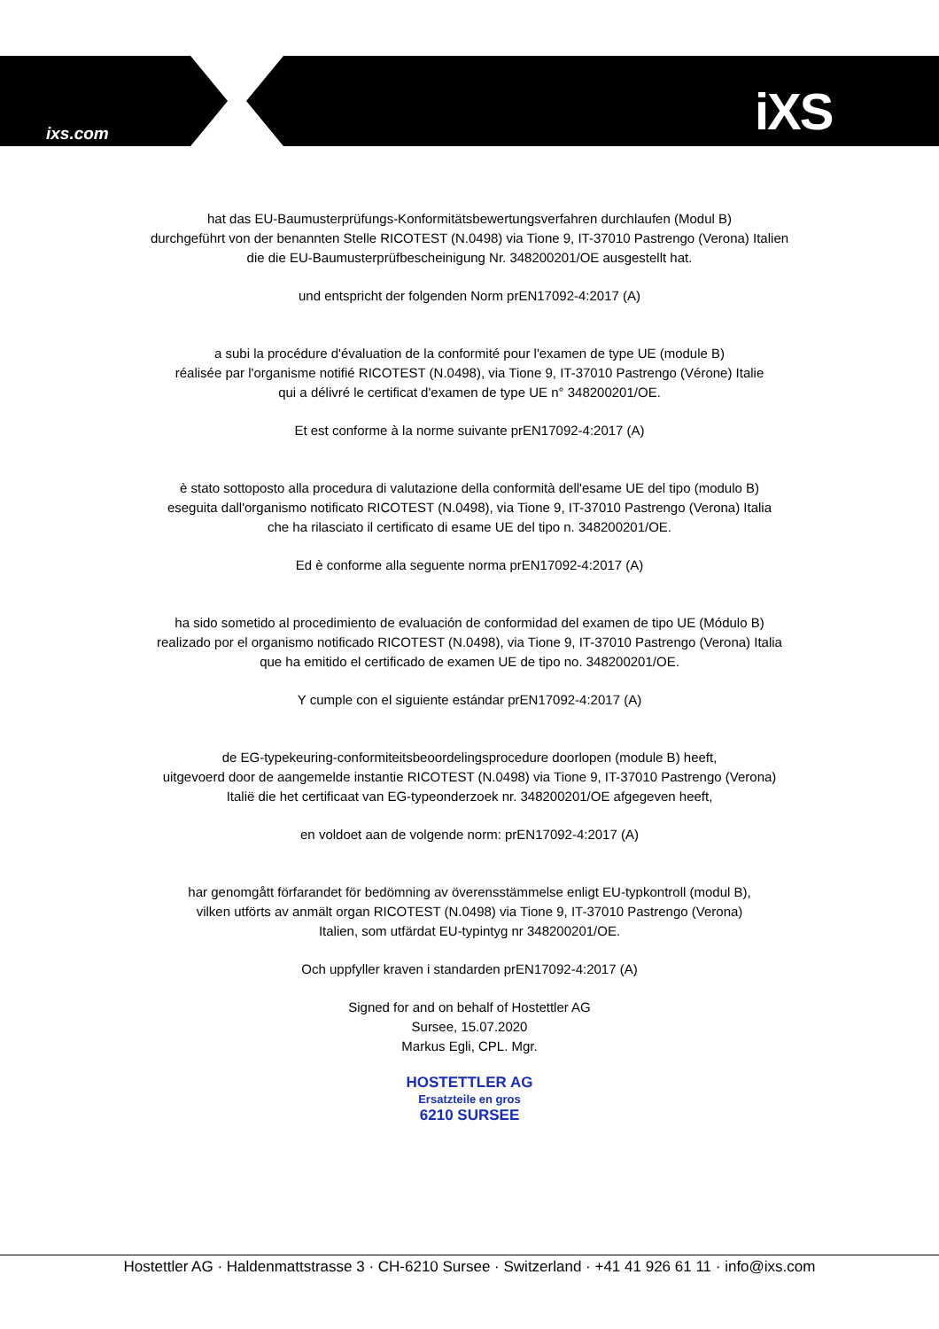ixs.com iXS
hat das EU-Baumusterprüfungs-Konformitätsbewertungsverfahren durchlaufen (Modul B)
durchgeführt von der benannten Stelle RICOTEST (N.0498) via Tione 9, IT-37010 Pastrengo (Verona) Italien
die die EU-Baumusterprüfbescheinigung Nr. 348200201/OE ausgestellt hat.
und entspricht der folgenden Norm prEN17092-4:2017 (A)
a subi la procédure d'évaluation de la conformité pour l'examen de type UE (module B)
réalisée par l'organisme notifié RICOTEST (N.0498), via Tione 9, IT-37010 Pastrengo (Vérone) Italie
qui a délivré le certificat d'examen de type UE n° 348200201/OE.
Et est conforme à la norme suivante prEN17092-4:2017 (A)
è stato sottoposto alla procedura di valutazione della conformità dell'esame UE del tipo (modulo B)
eseguita dall'organismo notificato RICOTEST (N.0498), via Tione 9, IT-37010 Pastrengo (Verona) Italia
che ha rilasciato il certificato di esame UE del tipo n. 348200201/OE.
Ed è conforme alla seguente norma prEN17092-4:2017 (A)
ha sido sometido al procedimiento de evaluación de conformidad del examen de tipo UE (Módulo B)
realizado por el organismo notificado RICOTEST (N.0498), via Tione 9, IT-37010 Pastrengo (Verona) Italia
que ha emitido el certificado de examen UE de tipo no. 348200201/OE.
Y cumple con el siguiente estándar prEN17092-4:2017 (A)
de EG-typekeuring-conformiteitsbeoordelingsprocedure doorlopen (module B) heeft,
uitgevoerd door de aangemelde instantie RICOTEST (N.0498) via Tione 9, IT-37010 Pastrengo (Verona)
Italië die het certificaat van EG-typeonderzoek nr. 348200201/OE afgegeven heeft,
en voldoet aan de volgende norm: prEN17092-4:2017 (A)
har genomgått förfarandet för bedömning av överensstämmelse enligt EU-typkontroll (modul B),
vilken utförts av anmält organ RICOTEST (N.0498) via Tione 9, IT-37010 Pastrengo (Verona)
Italien, som utfärdat EU-typintyg nr 348200201/OE.
Och uppfyller kraven i standarden prEN17092-4:2017 (A)
Signed for and on behalf of Hostettler AG
Sursee, 15.07.2020
Markus Egli, CPL. Mgr.
HOSTETTLER AG
Ersatzteile en gros
6210 SURSEE
Hostettler AG · Haldenmattstrasse 3 · CH-6210 Sursee · Switzerland · +41 41 926 61 11 · info@ixs.com